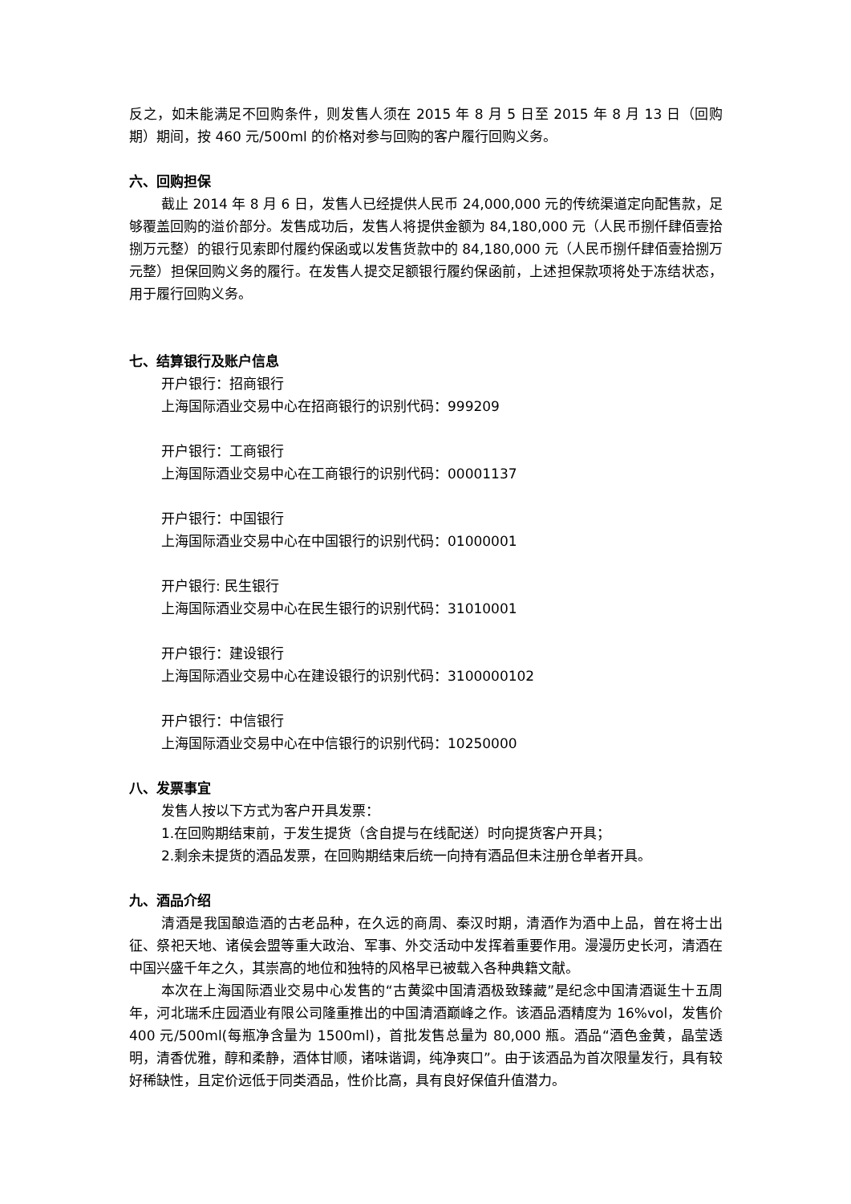反之，如未能满足不回购条件，则发售人须在 2015 年 8 月 5 日至 2015 年 8 月 13 日（回购期）期间，按 460 元/500ml 的价格对参与回购的客户履行回购义务。
六、回购担保
截止 2014 年 8 月 6 日，发售人已经提供人民币 24,000,000 元的传统渠道定向配售款，足够覆盖回购的溢价部分。发售成功后，发售人将提供金额为 84,180,000 元（人民币捌仟肆佰壹拾捌万元整）的银行见索即付履约保函或以发售货款中的 84,180,000 元（人民币捌仟肆佰壹拾捌万元整）担保回购义务的履行。在发售人提交足额银行履约保函前，上述担保款项将处于冻结状态，用于履行回购义务。
七、结算银行及账户信息
开户银行：招商银行
上海国际酒业交易中心在招商银行的识别代码：999209
开户银行：工商银行
上海国际酒业交易中心在工商银行的识别代码：00001137
开户银行：中国银行
上海国际酒业交易中心在中国银行的识别代码：01000001
开户银行: 民生银行
上海国际酒业交易中心在民生银行的识别代码：31010001
开户银行：建设银行
上海国际酒业交易中心在建设银行的识别代码：3100000102
开户银行：中信银行
上海国际酒业交易中心在中信银行的识别代码：10250000
八、发票事宜
发售人按以下方式为客户开具发票：
1.在回购期结束前，于发生提货（含自提与在线配送）时向提货客户开具；
2.剩余未提货的酒品发票，在回购期结束后统一向持有酒品但未注册仓单者开具。
九、酒品介绍
清酒是我国酿造酒的古老品种，在久远的商周、秦汉时期，清酒作为酒中上品，曾在将士出征、祭祀天地、诸侯会盟等重大政治、军事、外交活动中发挥着重要作用。漫漫历史长河，清酒在中国兴盛千年之久，其崇高的地位和独特的风格早已被载入各种典籍文献。
本次在上海国际酒业交易中心发售的“古黄粱中国清酒极致臻藏”是纪念中国清酒诞生十五周年，河北瑞禾庄园酒业有限公司隆重推出的中国清酒巅峰之作。该酒品酒精度为 16%vol，发售价 400 元/500ml(每瓶净含量为 1500ml)，首批发售总量为 80,000 瓶。酒品“酒色金黄，晶莹透明，清香优雅，醇和柔静，酒体甘顺，诸味谐调，纯净爽口”。由于该酒品为首次限量发行，具有较好稀缺性，且定价远低于同类酒品，性价比高，具有良好保值升值潜力。